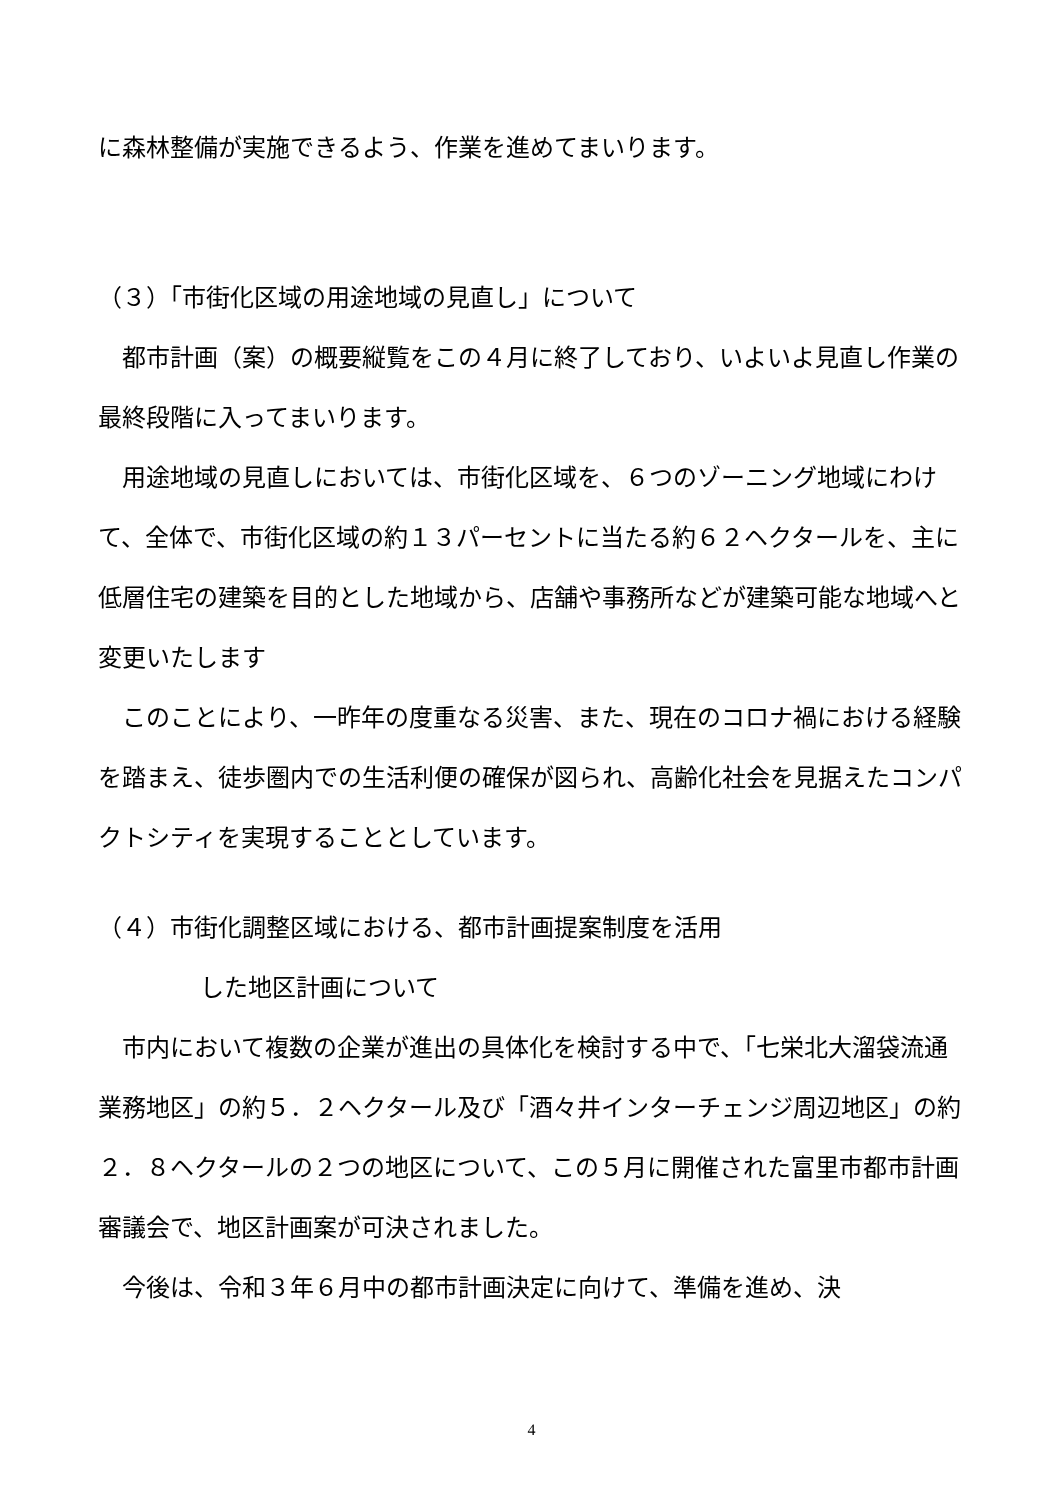に森林整備が実施できるよう、作業を進めてまいります。
（３）「市街化区域の用途地域の見直し」について
都市計画（案）の概要縦覧をこの４月に終了しており、いよいよ見直し作業の最終段階に入ってまいります。
用途地域の見直しにおいては、市街化区域を、６つのゾーニング地域にわけて、全体で、市街化区域の約１３パーセントに当たる約６２ヘクタールを、主に低層住宅の建築を目的とした地域から、店舗や事務所などが建築可能な地域へと変更いたします
このことにより、一昨年の度重なる災害、また、現在のコロナ禍における経験を踏まえ、徒歩圏内での生活利便の確保が図られ、高齢化社会を見据えたコンパクトシティを実現することとしています。
（４）市街化調整区域における、都市計画提案制度を活用
した地区計画について
市内において複数の企業が進出の具体化を検討する中で、「七栄北大溜袋流通業務地区」の約５．２ヘクタール及び「酒々井インターチェンジ周辺地区」の約２．８ヘクタールの２つの地区について、この５月に開催された富里市都市計画審議会で、地区計画案が可決されました。
今後は、令和３年６月中の都市計画決定に向けて、準備を進め、決
4